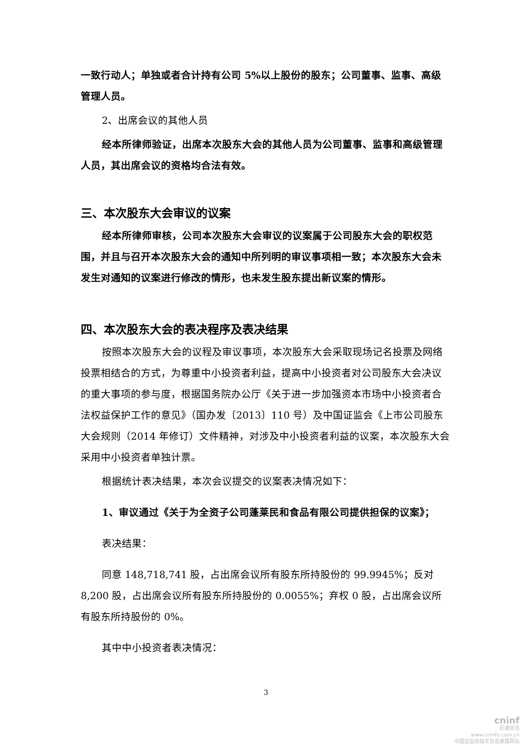一致行动人；单独或者合计持有公司 5%以上股份的股东；公司董事、监事、高级管理人员。
2、出席会议的其他人员
经本所律师验证，出席本次股东大会的其他人员为公司董事、监事和高级管理人员，其出席会议的资格均合法有效。
三、本次股东大会审议的议案
经本所律师审核，公司本次股东大会审议的议案属于公司股东大会的职权范围，并且与召开本次股东大会的通知中所列明的审议事项相一致；本次股东大会未发生对通知的议案进行修改的情形，也未发生股东提出新议案的情形。
四、本次股东大会的表决程序及表决结果
按照本次股东大会的议程及审议事项，本次股东大会采取现场记名投票及网络投票相结合的方式，为尊重中小投资者利益，提高中小投资者对公司股东大会决议的重大事项的参与度，根据国务院办公厅《关于进一步加强资本市场中小投资者合法权益保护工作的意见》（国办发〔2013〕110 号）及中国证监会《上市公司股东大会规则（2014 年修订）文件精神，对涉及中小投资者利益的议案，本次股东大会采用中小投资者单独计票。
根据统计表决结果，本次会议提交的议案表决情况如下：
1、审议通过《关于为全资子公司蓬莱民和食品有限公司提供担保的议案》；
表决结果：
同意 148,718,741 股，占出席会议所有股东所持股份的 99.9945%；反对8,200 股，占出席会议所有股东所持股份的 0.0055%；弃权 0 股，占出席会议所有股东所持股份的 0%。
其中中小投资者表决情况：
3
cninf
巨潮资讯
www.cninfo.com.cn
中国证监会指定信息披露网站